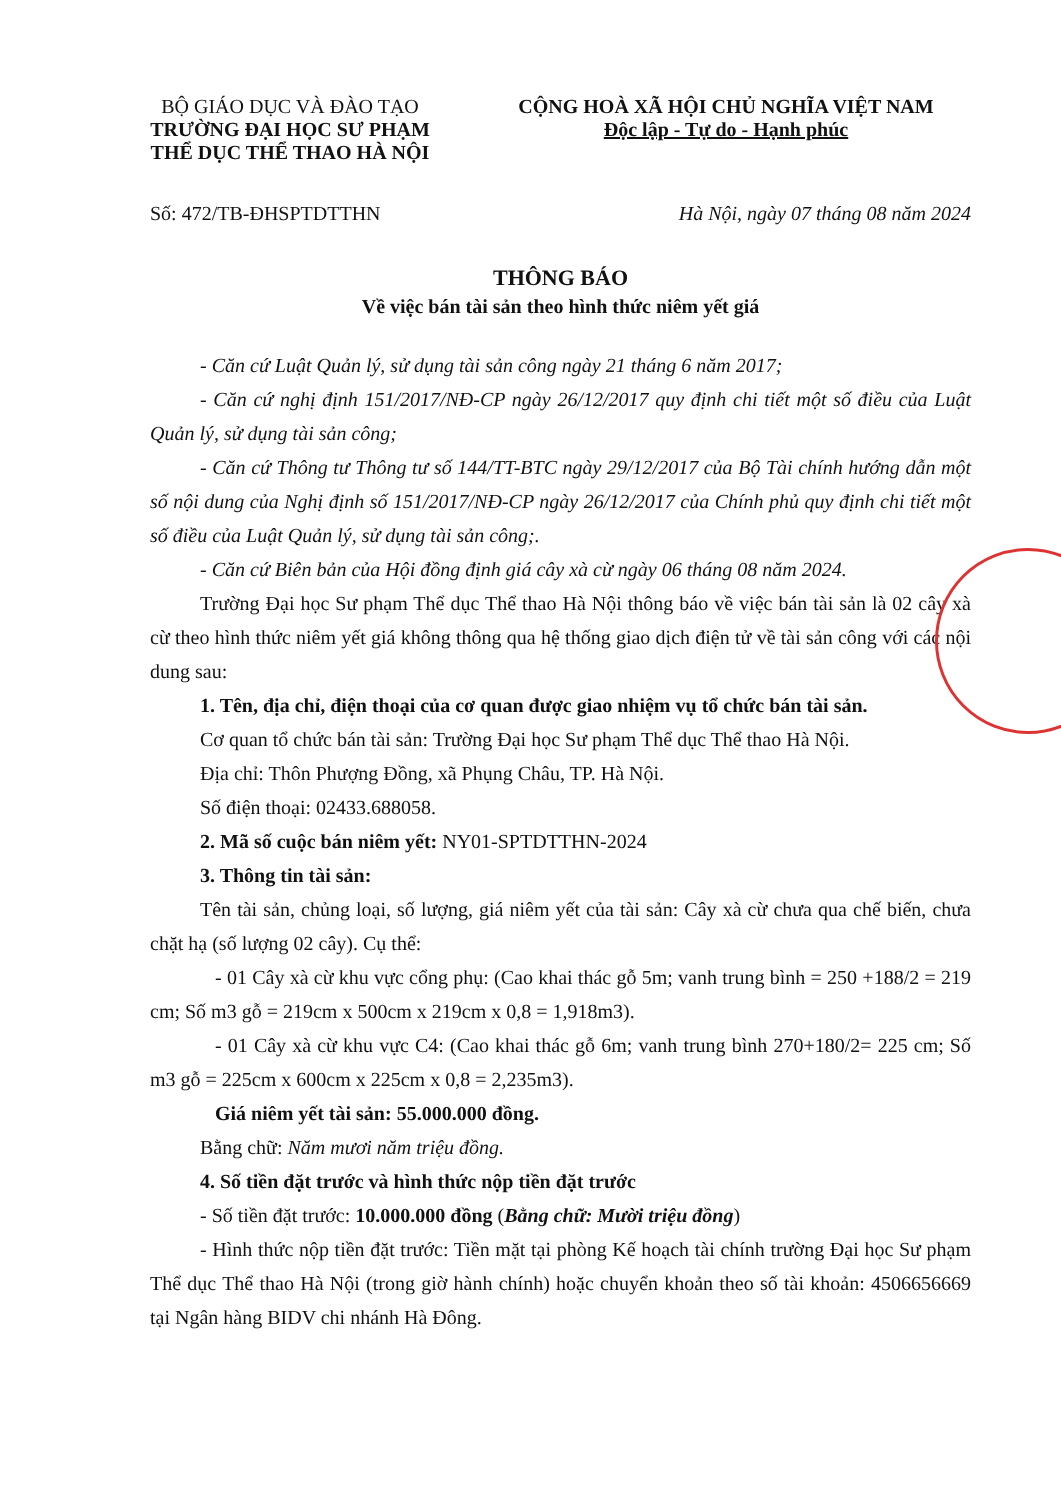BỘ GIÁO DỤC VÀ ĐÀO TẠO
TRƯỜNG ĐẠI HỌC SƯ PHẠM
THỂ DỤC THỂ THAO HÀ NỘI
CỘNG HOÀ XÃ HỘI CHỦ NGHĨA VIỆT NAM
Độc lập - Tự do - Hạnh phúc
Số: 472/TB-ĐHSPTDTTHN Hà Nội, ngày 07 tháng 08 năm 2024
THÔNG BÁO
Về việc bán tài sản theo hình thức niêm yết giá
- Căn cứ Luật Quản lý, sử dụng tài sản công ngày 21 tháng 6 năm 2017;
- Căn cứ nghị định 151/2017/NĐ-CP ngày 26/12/2017 quy định chi tiết một số điều của Luật Quản lý, sử dụng tài sản công;
- Căn cứ Thông tư Thông tư số 144/TT-BTC ngày 29/12/2017 của Bộ Tài chính hướng dẫn một số nội dung của Nghị định số 151/2017/NĐ-CP ngày 26/12/2017 của Chính phủ quy định chi tiết một số điều của Luật Quản lý, sử dụng tài sản công;.
- Căn cứ Biên bản của Hội đồng định giá cây xà cừ ngày 06 tháng 08 năm 2024.
Trường Đại học Sư phạm Thể dục Thể thao Hà Nội thông báo về việc bán tài sản là 02 cây xà cừ theo hình thức niêm yết giá không thông qua hệ thống giao dịch điện tử về tài sản công với các nội dung sau:
1. Tên, địa chỉ, điện thoại của cơ quan được giao nhiệm vụ tổ chức bán tài sản.
Cơ quan tổ chức bán tài sản: Trường Đại học Sư phạm Thể dục Thể thao Hà Nội.
Địa chỉ: Thôn Phượng Đồng, xã Phụng Châu, TP. Hà Nội.
Số điện thoại: 02433.688058.
2. Mã số cuộc bán niêm yết: NY01-SPTDTTHN-2024
3. Thông tin tài sản:
Tên tài sản, chủng loại, số lượng, giá niêm yết của tài sản: Cây xà cừ chưa qua chế biến, chưa chặt hạ (số lượng 02 cây). Cụ thể:
- 01 Cây xà cừ khu vực cổng phụ: (Cao khai thác gỗ 5m; vanh trung bình = 250 +188/2 = 219 cm; Số m3 gỗ = 219cm x 500cm x 219cm x 0,8 = 1,918m3).
- 01 Cây xà cừ khu vực C4: (Cao khai thác gỗ 6m; vanh trung bình 270+180/2= 225 cm; Số m3 gỗ = 225cm x 600cm x 225cm x 0,8 = 2,235m3).
Giá niêm yết tài sản: 55.000.000 đồng.
Bằng chữ: Năm mươi năm triệu đồng.
4. Số tiền đặt trước và hình thức nộp tiền đặt trước
- Số tiền đặt trước: 10.000.000 đồng (Bằng chữ: Mười triệu đồng)
- Hình thức nộp tiền đặt trước: Tiền mặt tại phòng Kế hoạch tài chính trường Đại học Sư phạm Thể dục Thể thao Hà Nội (trong giờ hành chính) hoặc chuyển khoản theo số tài khoản: 4506656669 tại Ngân hàng BIDV chi nhánh Hà Đông.